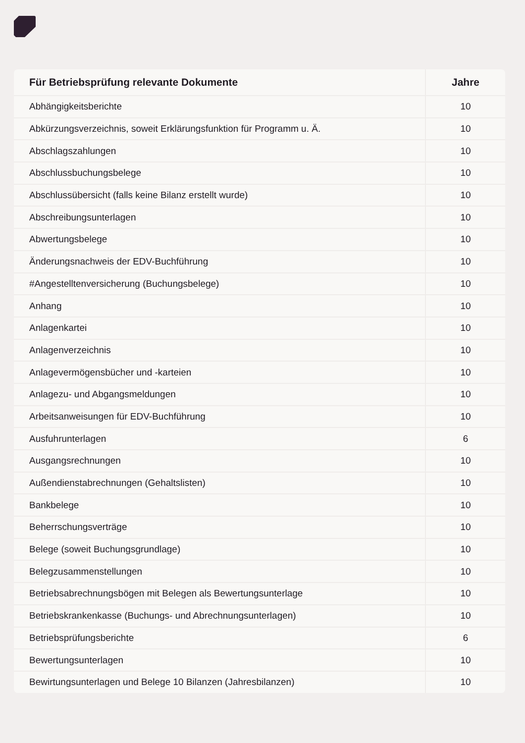| Für Betriebsprüfung relevante Dokumente | Jahre |
| --- | --- |
| Abhängigkeitsberichte | 10 |
| Abkürzungsverzeichnis, soweit Erklärungsfunktion für Programm u. Ä. | 10 |
| Abschlagszahlungen | 10 |
| Abschlussbuchungsbelege | 10 |
| Abschlussübersicht (falls keine Bilanz erstellt wurde) | 10 |
| Abschreibungsunterlagen | 10 |
| Abwertungsbelege | 10 |
| Änderungsnachweis der EDV-Buchführung | 10 |
| #Angestelltenversicherung (Buchungsbelege) | 10 |
| Anhang | 10 |
| Anlagenkartei | 10 |
| Anlagenverzeichnis | 10 |
| Anlagevermögensbücher und -karteien | 10 |
| Anlagezu- und Abgangsmeldungen | 10 |
| Arbeitsanweisungen für EDV-Buchführung | 10 |
| Ausfuhrunterlagen | 6 |
| Ausgangsrechnungen | 10 |
| Außendienstabrechnungen (Gehaltslisten) | 10 |
| Bankbelege | 10 |
| Beherrschungsverträge | 10 |
| Belege (soweit Buchungsgrundlage) | 10 |
| Belegzusammenstellungen | 10 |
| Betriebsabrechnungsbögen mit Belegen als Bewertungsunterlage | 10 |
| Betriebskrankenkasse (Buchungs- und Abrechnungsunterlagen) | 10 |
| Betriebsprüfungsberichte | 6 |
| Bewertungsunterlagen | 10 |
| Bewirtungsunterlagen und Belege 10 Bilanzen (Jahresbilanzen) | 10 |